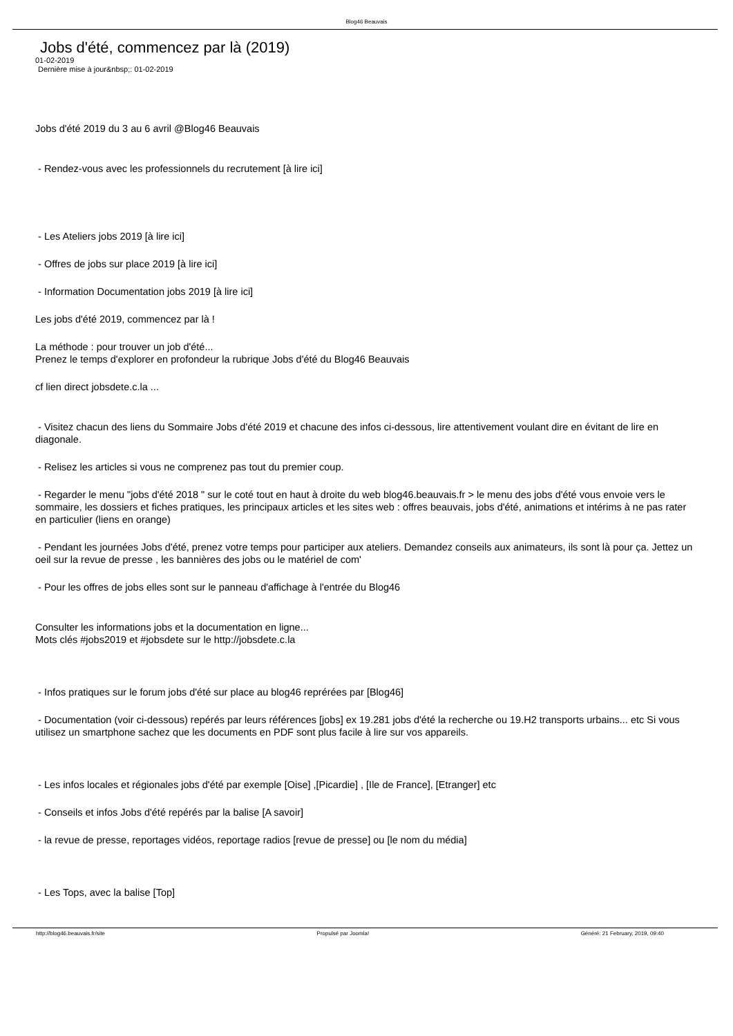Blog46 Beauvais
Jobs d'été, commencez par là (2019)
01-02-2019
Dernière mise à jour&nbsp;: 01-02-2019
Jobs d'été 2019 du 3 au 6 avril @Blog46 Beauvais
- Rendez-vous avec les professionnels du recrutement [à lire ici]
- Les Ateliers jobs 2019 [à lire ici]
- Offres de jobs sur place 2019 [à lire ici]
- Information Documentation jobs 2019 [à lire ici]
Les jobs d'été 2019, commencez par là !
La méthode : pour trouver un job d'été...
Prenez le temps d'explorer en profondeur la rubrique Jobs d'été du Blog46 Beauvais
cf lien direct jobsdete.c.la ...
- Visitez chacun des liens du Sommaire Jobs d'été 2019 et chacune des infos ci-dessous, lire attentivement voulant dire en évitant de lire en diagonale.
- Relisez les articles si vous ne comprenez pas tout du premier coup.
- Regarder le menu "jobs d'été 2018 " sur le coté tout en haut à droite du web blog46.beauvais.fr > le menu des jobs d'été vous envoie vers le sommaire, les dossiers et fiches pratiques, les principaux articles et les sites web : offres beauvais, jobs d'été, animations et intérims à ne pas rater en particulier (liens en orange)
- Pendant les journées Jobs d'été, prenez votre temps pour participer aux ateliers. Demandez conseils aux animateurs, ils sont là pour ça. Jettez un oeil sur la revue de presse , les bannières des jobs ou le matériel de com'
- Pour les offres de jobs elles sont sur le panneau d'affichage à l'entrée du Blog46
Consulter les informations jobs et la documentation en ligne...
Mots clés #jobs2019 et #jobsdete sur le http://jobsdete.c.la
- Infos pratiques sur le forum jobs d'été sur place au blog46 reprérées par [Blog46]
- Documentation (voir ci-dessous) repérés par leurs références [jobs] ex 19.281 jobs d'été la recherche ou 19.H2 transports urbains... etc Si vous utilisez un smartphone sachez que les documents en PDF sont plus facile à lire sur vos appareils.
- Les infos locales et régionales jobs d'été par exemple [Oise] ,[Picardie] , [Ile de France], [Etranger] etc
- Conseils et infos Jobs d'été repérés par la balise [A savoir]
- la revue de presse, reportages vidéos, reportage radios [revue de presse] ou [le nom du média]
- Les Tops, avec la balise [Top]
http://blog46.beauvais.fr/site Propulsé par Joomla! Généré: 21 February, 2019, 09:40